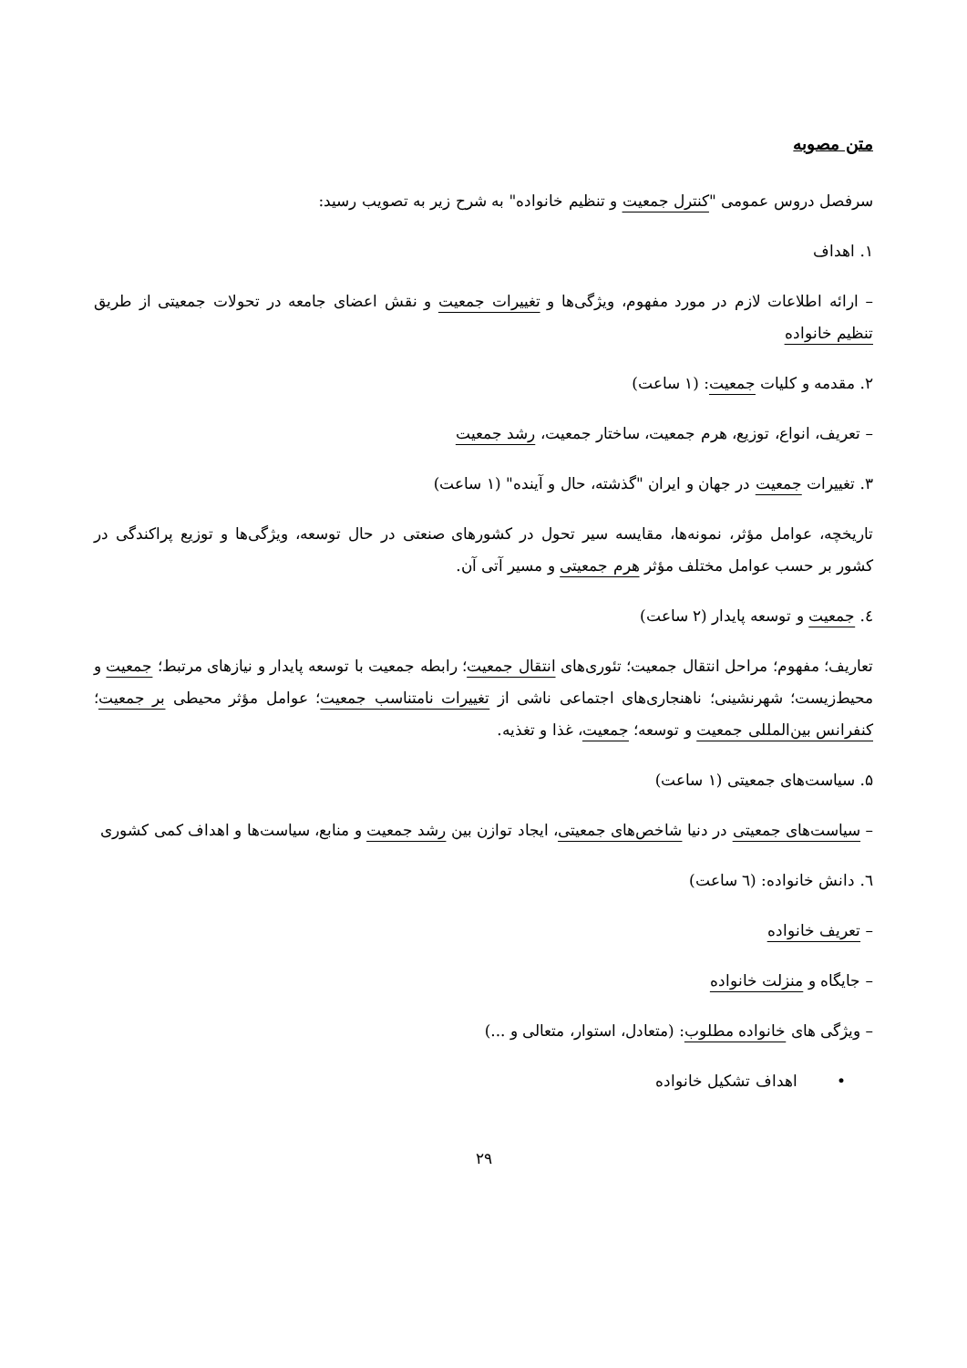متن مصوبه
سرفصل دروس عمومی "کنترل جمعیت و تنظیم خانواده" به شرح زیر به تصویب رسید:
۱. اهداف
– ارائه اطلاعات لازم در مورد مفهوم، ویژگی‌ها و تغییرات جمعیت و نقش اعضای جامعه در تحولات جمعیتی از طریق تنظیم خانواده
۲. مقدمه و کلیات جمعیت: (۱ ساعت)
– تعریف، انواع، توزیع، هرم جمعیت، ساختار جمعیت، رشد جمعیت
۳. تغییرات جمعیت در جهان و ایران "گذشته، حال و آینده" (۱ ساعت)
تاریخچه، عوامل مؤثر، نمونه‌ها، مقایسه سیر تحول در کشورهای صنعتی در حال توسعه، ویژگی‌ها و توزیع پراکندگی در کشور بر حسب عوامل مختلف مؤثر هرم جمعیتی و مسیر آتی آن.
٤. جمعیت و توسعه پایدار (۲ ساعت)
تعاریف؛ مفهوم؛ مراحل انتقال جمعیت؛ تئوری‌های انتقال جمعیت؛ رابطه جمعیت با توسعه پایدار و نیازهای مرتبط؛ جمعیت و محیط‌زیست؛ شهرنشینی؛ ناهنجاری‌های اجتماعی ناشی از تغییرات نامتناسب جمعیت؛ عوامل مؤثر محیطی بر جمعیت؛ کنفرانس بین‌المللی جمعیت و توسعه؛ جمعیت، غذا و تغذیه.
۵. سیاست‌های جمعیتی (۱ ساعت)
– سیاست‌های جمعیتی در دنیا شاخص‌های جمعیتی، ایجاد توازن بین رشد جمعیت و منابع، سیاست‌ها و اهداف کمی کشوری
٦. دانش خانواده: (٦ ساعت)
– تعریف خانواده
– جایگاه و منزلت خانواده
– ویژگی های خانواده مطلوب: (متعادل، استوار، متعالی و ...)
• اهداف تشکیل خانواده
۲۹